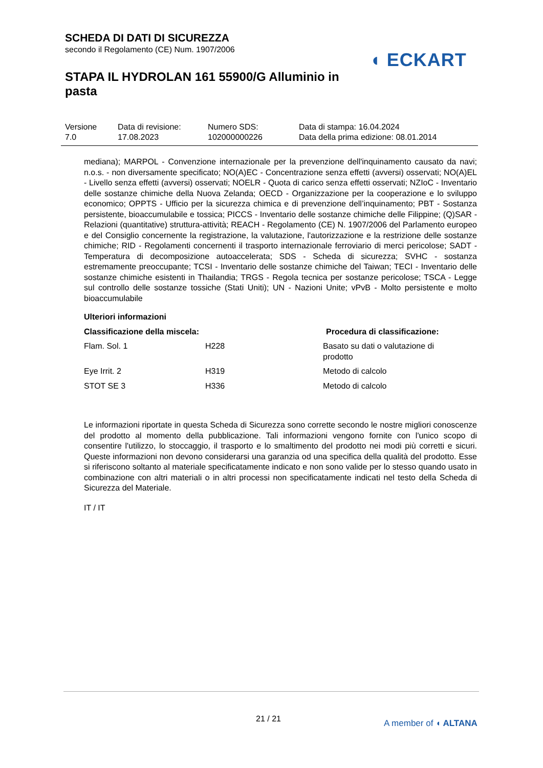SCHEDA DI DATI DI SICUREZZA
secondo il Regolamento (CE) Num. 1907/2006
STAPA IL HYDROLAN 161 55900/G Alluminio in pasta
◖ ECKART
| Versione 7.0 | Data di revisione: 17.08.2023 | Numero SDS: 102000000226 | Data di stampa: 16.04.2024 Data della prima edizione: 08.01.2014 |
mediana); MARPOL - Convenzione internazionale per la prevenzione dell'inquinamento causato da navi; n.o.s. - non diversamente specificato; NO(A)EC - Concentrazione senza effetti (avversi) osservati; NO(A)EL - Livello senza effetti (avversi) osservati; NOELR - Quota di carico senza effetti osservati; NZIoC - Inventario delle sostanze chimiche della Nuova Zelanda; OECD - Organizzazione per la cooperazione e lo sviluppo economico; OPPTS - Ufficio per la sicurezza chimica e di prevenzione dell’inquinamento; PBT - Sostanza persistente, bioaccumulabile e tossica; PICCS - Inventario delle sostanze chimiche delle Filippine; (Q)SAR - Relazioni (quantitative) struttura-attività; REACH - Regolamento (CE) N. 1907/2006 del Parlamento europeo e del Consiglio concernente la registrazione, la valutazione, l'autorizzazione e la restrizione delle sostanze chimiche; RID - Regolamenti concernenti il trasporto internazionale ferroviario di merci pericolose; SADT - Temperatura di decomposizione autoaccelerata; SDS - Scheda di sicurezza; SVHC - sostanza estremamente preoccupante; TCSI - Inventario delle sostanze chimiche del Taiwan; TECI - Inventario delle sostanze chimiche esistenti in Thailandia; TRGS - Regola tecnica per sostanze pericolose; TSCA - Legge sul controllo delle sostanze tossiche (Stati Uniti); UN - Nazioni Unite; vPvB - Molto persistente e molto bioaccumulabile
Ulteriori informazioni
| Classificazione della miscela: | | Procedura di classificazione: |
| --- | --- | --- |
| Flam. Sol. 1 | H228 | Basato su dati o valutazione di prodotto |
| Eye Irrit. 2 | H319 | Metodo di calcolo |
| STOT SE 3 | H336 | Metodo di calcolo |
Le informazioni riportate in questa Scheda di Sicurezza sono corrette secondo le nostre migliori conoscenze del prodotto al momento della pubblicazione. Tali informazioni vengono fornite con l'unico scopo di consentire l'utilizzo, lo stoccaggio, il trasporto e lo smaltimento del prodotto nei modi più corretti e sicuri. Queste informazioni non devono considerarsi una garanzia od una specifica della qualità del prodotto. Esse si riferiscono soltanto al materiale specificatamente indicato e non sono valide per lo stesso quando usato in combinazione con altri materiali o in altri processi non specificatamente indicati nel testo della Scheda di Sicurezza del Materiale.
IT / IT
21 / 21 A member of ◖ ALTANA